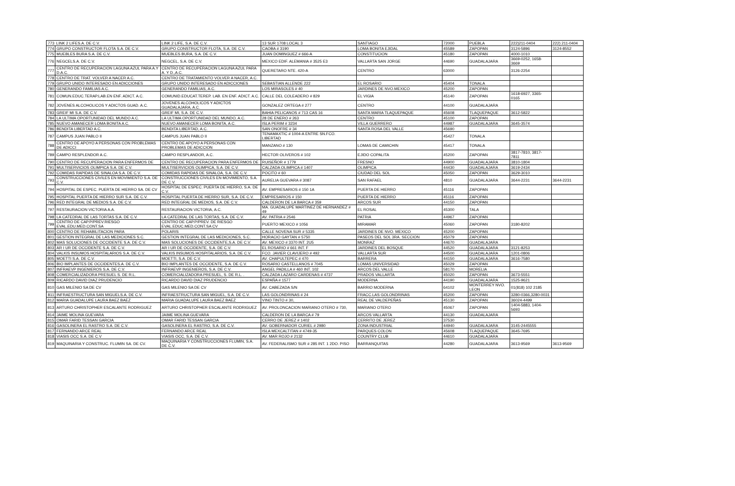| 773 | LINK 2 LIFES.A. DE C.V. | LINK 2 LIFE, S.A. DE C.V. | 13 SUR 1708 LOCAL 3 | SANTIAGO | 72000 | PUEBLA | 222)211-0404 | 222) 211-0404 |
| 774 | GRUPO CONSTRUCTOR FLOTA S.A. DE C.V. | GRUPO CONSTRUCTOR FLOTA, S.A. DE C.V. | CAOBA # 3190 | LOMA BONITA EJIDAL | 45589 | ZAPOPAN | 3124-5896 | 3124-8552 |
| 775 | MUEBLES BURA S.A. DE C.V. | MUEBLES BURA, S.A. DE C.V. | JUAN DOMINGUEZ # 666-A | CONSTITUCION | 45180 | ZAPOPAN | 4000-1010 | |
| 776 | NEGCELS.A. DE C.V. | NEGCEL, S.A. DE C.V. | MEXICO EDIF. ALEMANIA # 3525 E3 | VALLARTA SAN JORGE | 44690 | GUADALAJARA | 3669-0252, 1658-3669 | |
| 777 | CENTRO DE RECUPERACION LAGUNA AZUL PARA A.Y D.A.C. | CENTRO DE RECUPERACION LAGUNA AZUL PARA A. Y D.,A.C. | QUERETARO NTE. 420-A | CENTRO | 63000 | | 3126-2254 | |
| 778 | CENTRO DE TRAT. VOLVER A NACER A.C. | CENTRO DE TRATAMIENTO VOLVER A NACER, A.C. | | | | | | |
| 779 | GRUPO UNIDO INTERESADO EN ADICCIONES | GRUPO UNIDO INTERESADO EN ADICCIONES | SEBASTIAN ALLENDE 222 | EL ROSARIO | 45404 | TONALA | | |
| 780 | GENERANDO FAMILIAS A.C. | GENERANDO FAMILIAS, A.C. | LOS MIRASOLES # 40 | JARDINES DE NVO.MEXICO | 45200 | ZAPOPAN | | |
| 781 | COMUN.EDUC.TERAP.LAB.EN ENF. ADICT. A.C. | COMUNID.EDUCAT.TEREP. LAB. EN ENF. ADICT. A.C. | CALLE DEL COLEADERO # 829 | EL VIGIA | 45140 | ZAPOPAN | 1618-6927, 3365-0165 | |
| 782 | JOVENES ALCOHOLICOS Y ADICTOS GUAD. A.C. | JOVENES ALCOHOLICOS Y ADICTOS GUADALAJARA, A.C. | GONZALEZ ORTEGA # 277 | CENTRO | 44100 | GUADALAJARA | | |
| 783 | GREIF MI S.A. DE C.V. | GREIF MI, S.A. DE C.V. | BAHIA PELICANOS # 713 CAS 16 | SANTA MARIA TLAQUEPAQUE | 45608 | TLAQUEPAQUE | 3612-5822 | |
| 784 | LA ULTIMA OPORTUNIDAD DEL MUNDO A.C. | LA ULTIMA OPORTUNIDAD DEL MUNDO, A.C. | 28 DE ENERO # 263 | CENTRO | 45100 | ZAPOPAN | | |
| 785 | NUEVO AMANECER LOMA BONITA A.C. | NUEVO AMANECER LOMA BONITA, A.C. | ISLA PERIM # 3234 | VILLA GUERRERO | 44987 | GUADALAJARA | 3645-3574 | |
| 786 | BENDITA LIBERTAD A.C. | BENDITA LIBERTAD, A.C. | SAN ONOFRE # 34 | SANTA ROSA DEL VALLE | 45690 | | | |
| 787 | CAMPUS JUAN PABLO II | CAMPUS JUAN PABLO II | TENAMAXTIC # 1004-A ENTRE SN.FCO. LIBERTAD | | 45427 | TONALA | | |
| 788 | CENTRO DE APOYO A PERSONAS CON PROBLEMAS DE ADICCI | CENTRO DE APOYO A PERSONAS CON PROBLEMAS DE ADICCION | MANZANO # 130 | LOMAS DE CAMICHIN | 45417 | TONALA | | |
| 789 | CAMPO RESPLENDOR A.C. | CAMPO RESPLANDOR, A.C. | HECTOR OLIVEROS # 102 | EJIDO COPALITA | 45200 | ZAPOPAN | 3817-7810, 3817-7811 | |
| 790 | CENTRO DE RECUPERACION PARA ENFERMOS DE | CENTRO DE RECUPERACION PARA ENFERMOS DE | RUISEÑOR # 1779 | FRESNO | 44900 | GUADALAJARA | 3810-1804 | |
| 791 | MULTISERVICIOS OLIMPICA S.A. DE C.V. | MULTISERVICIOS OLIMPICA, S.A. DE C.V. | CALZADA OLIMPICA # 1407 | OLIMPICA | 44430 | GUADALAJARA | 3619-2434 | |
| 792 | COMIDAS RAPIDAS DE SINALOA S.A. DE C.V. | COMIDAS RAPIDAS DE SINALOA, S.A. DE C.V. | POCITO # 60 | CIUDAD DEL SOL | 45050 | ZAPOPAN | 3629-3010 | |
| 793 | CONSTRUCCIONES CIVILES EN MOVIMIENTO S.A. DE C.V. | CONSTRUCCIONES CIVILES EN MOVIMIENTO, S.A. DE C.V. | AURELIA GUEVARA # 3087 | SAN RAFAEL | 4810 | GUADALAJARA | 3644-2231 | 3644-2231 |
| 794 | HOSPITAL DE ESPEC. PUERTA DE HIERRO SA. DE CV | HOSPITAL DE ESPEC. PUERTA DE HIERRO, S.A. DE C.V. | AV. EMPRESARIOS # 150 1A | PUERTA DE HIERRO | 45116 | ZAPOPAN | | |
| 795 | HOSPITAL PUERTA DE HIERRO SUR S.A. DE C.V. | HOSPITAL PUERTA DE HIERRO SUR, S.A. DE C.V. | EMPRESARIOS # 150 | PUERTA DE HIERRO | 45116 | ZAPOPAN | | |
| 796 | RED INTEGRAL DE MEDIOS S.A. DE C.V. | RED INTEGRAL DE MEDIOS, S.A. DE C.V. | CALDERON DE LA BARCA # 359 | ARCOS SUR | 44150 | ZAPOPAN | | |
| 797 | RESTAURACION VICTORIA A.A. | RESTAURACION VICTORIA, A.C. | MA. GUADALUPE MARTINEZ DE HERNANDEZ # 49 | EL ROSAL | 45300 | TALA | | |
| 798 | LA CATEDRAL DE LAS TORTAS S.A. DE C.V. | LA CATEDRAL DE LAS TORTAS, S.A. DE C.V. | AV. PATRIA # 2546 | PATRIA | 44967 | ZAPOPAN | | |
| 799 | CENTRO DE CAP.P/PREV.RIESGO EVAL.EDU.MED.CONT.SA | CENTRO DE CAP.P/PREV. DE RIESGO EVAL.EDUC.MED.CONT.SA CV | PUERTO MEXICO # 1056 | MIRAMAR | 45060 | ZAPOPAN | 3180-8202 | |
| 800 | CENTRO DE REHABILITACION PARA | POLARIS | CALLE NOVENA SUR # 5335 | JARDINES DE NVO. MEXICO | 45200 | ZAPOPAN | | |
| 801 | GESTION INTEGRAL DE LAS MEDICIONES S.C. | GESTION INTEGRAL DE LAS MEDICIONES, S.C. | HORACIO GAYTAN # 5750 | PASEOS DEL SOL 3RA. SECCION | 45079 | ZAPOPAN | | |
| 802 | MAS SOLUCIONES DE OCCIDENTE S.A. DE C.V. | MAS SOLUCIONES DE OCCIDENTE,S.A. DE C.V. | AV. MEXICO # 3370 INT. 2U5 | MONRAZ | 44670 | GUADALAJARA | | |
| 803 | AR I UR DE OCCIDENTE S.A. DE C.V. | AR I UR DE OCCIDENTE, S.A. DE C.V. | EL ROSARIO # 661 INT. F | JARDINES DEL BOSQUE | 44520 | GUADALAJARA | 3121-8253 | |
| 804 | VALKIS INSUMOS HOSPITALARIOS S.A. DE C.V. | VALKIS INSUMOS HOSPITALARIOS, S.A. DE C.V. | FCO. JAVIER CLAVIJERO # 492 | VALLARTA SUR | 44500 | GUADALAJARA | 1201-0806 | |
| 805 | MOETTI S.A. DE C.V. | MOETTI, S.A. DE C.V. | AV. CHAPULTEPEC # 470 | BARRERA | 44150 | GUADALAJARA | 3616-7580 | |
| 806 | BIO IMPLANTES DE OCCIDENTES.A. DE C.V. | BIO IMPLANTES DE OCCIDENTE, S.A. DE C.V. | ROSARIO CASTELLANOS # 7045 | LOMAS UNIVERSIDAD | 45029 | ZAPOPAN | | |
| 807 | INFRAEVP INGENIEROS S.A. DE C.V. | INFRAEVP INGENIEROS, S.A. DE C.V. | ANGEL PADILLA # 460 INT. 102 | ARCOS DEL VALLE | 58170 | MORELIA | | |
| 808 | COMERCIALIZADORA PRESUEL S. DE R.L. | COMERCIALIZADORA PRESUEL, S. DE R.L. . | CALZADA LAZARO CARDENAS # 4737 | PRADOS VALLARTA | 45020 | ZAPOPAN | 3673-5551 | |
| 809 | RICARDO DAVID DIAZ PRUDENCIO | RICARDO DAVID DIAZ PRUDENCIO | ESPAÑA # 1577 | MODERNA | 44190 | GUADALAJARA | 1525-9621 | |
| 810 | GAS MILENIO SA DE CV | GAS MILENIO SA DE CV | AV. CABEZADA S/N | BARRIO MODERNA | 64102 | MONTERREY NVO. LEON | 01(818) 102 2185 | |
| 811 | INFRAESTRUCTURA SAN MIGUELS.A. DE C.V. | INFRAESTRUCTURA SAN MIGUEL, S.A. DE C.V. | LAS GOLONDRINAS # 24 | FRACC.LAS GOLONDRINAS | 45200 | ZAPOPAN | 3280-0366,3280-0031 | |
| 812 | MARIA GUADALUPE LAURA BAEZ BAEZ | MARIA GUADALUPE LAURA BAEZ BAEZ | VINO TINTO # 30, | REAL DE VALDEPEÑAS | 45130 | ZAPOPAN | 36024-4499 | |
| 813 | ARTURO CHRISTOPHER ESCALANTE RODRIGUEZ | ARTURO CHRISTOPHER ESCALANTE RODRIGUEZ | AV. PROLONCACION MARIANO OTERO # 730, | MARIANO OTERO | 45067 | ZAPOPAN | 1404-5883, 1404-5693 | |
| 814 | JAIME MOLINA GUEVARA | JAIME MOLINA GUEVARA | CALDERON DE LA BARCA # 79 | ARCOS VALLARTA | 44130 | GUADALAJARA | | |
| 815 | OMAR FARID TESSAN GARCIA | OMAR FARID TESSAN GARCIA | CERRO DE JEREZ # 1402 | CERRITO DE JEREZ | 37530 | | | |
| 816 | GASOLINERA EL RASTRO S.A. DE C.V. | GASOLINERA EL RASTRO, S.A. DE C.V. | AV. GOBERNADOR CURIEL # 2980 | ZONA INDUSTRIAL | 44940 | GUADALAJARA | 3145-2445555 | |
| 817 | FERNANDO ARCE REAL | FERNANDO ARCE REAL | ISLA MEXCALTITAN # 4749-35 | PARQUES COLON | 45608 | TLAQUEPAQUE | 3645-7695 | |
| 818 | VIASIS OCC S.A. DE C.V | VIASIS OCC, S.A. DE C.V. | AV. MAR ROJO # 2132 | COUNTRY CLUB | 44610 | GUADALAJARA | | |
| 819 | MAQUINARIA Y CONSTRUC. FLUMIN SA. DE CV. | MAQUINARIA Y CONSTRUCCIONES FLUMIN, S.A. DE C.V. | AV. FEDERALISMO SUR # 285 INT. 1 2DO. PISO | BARRANQUITAS | 44280 | GUADALAJARA | 3613-9569 | 3613-9569 |